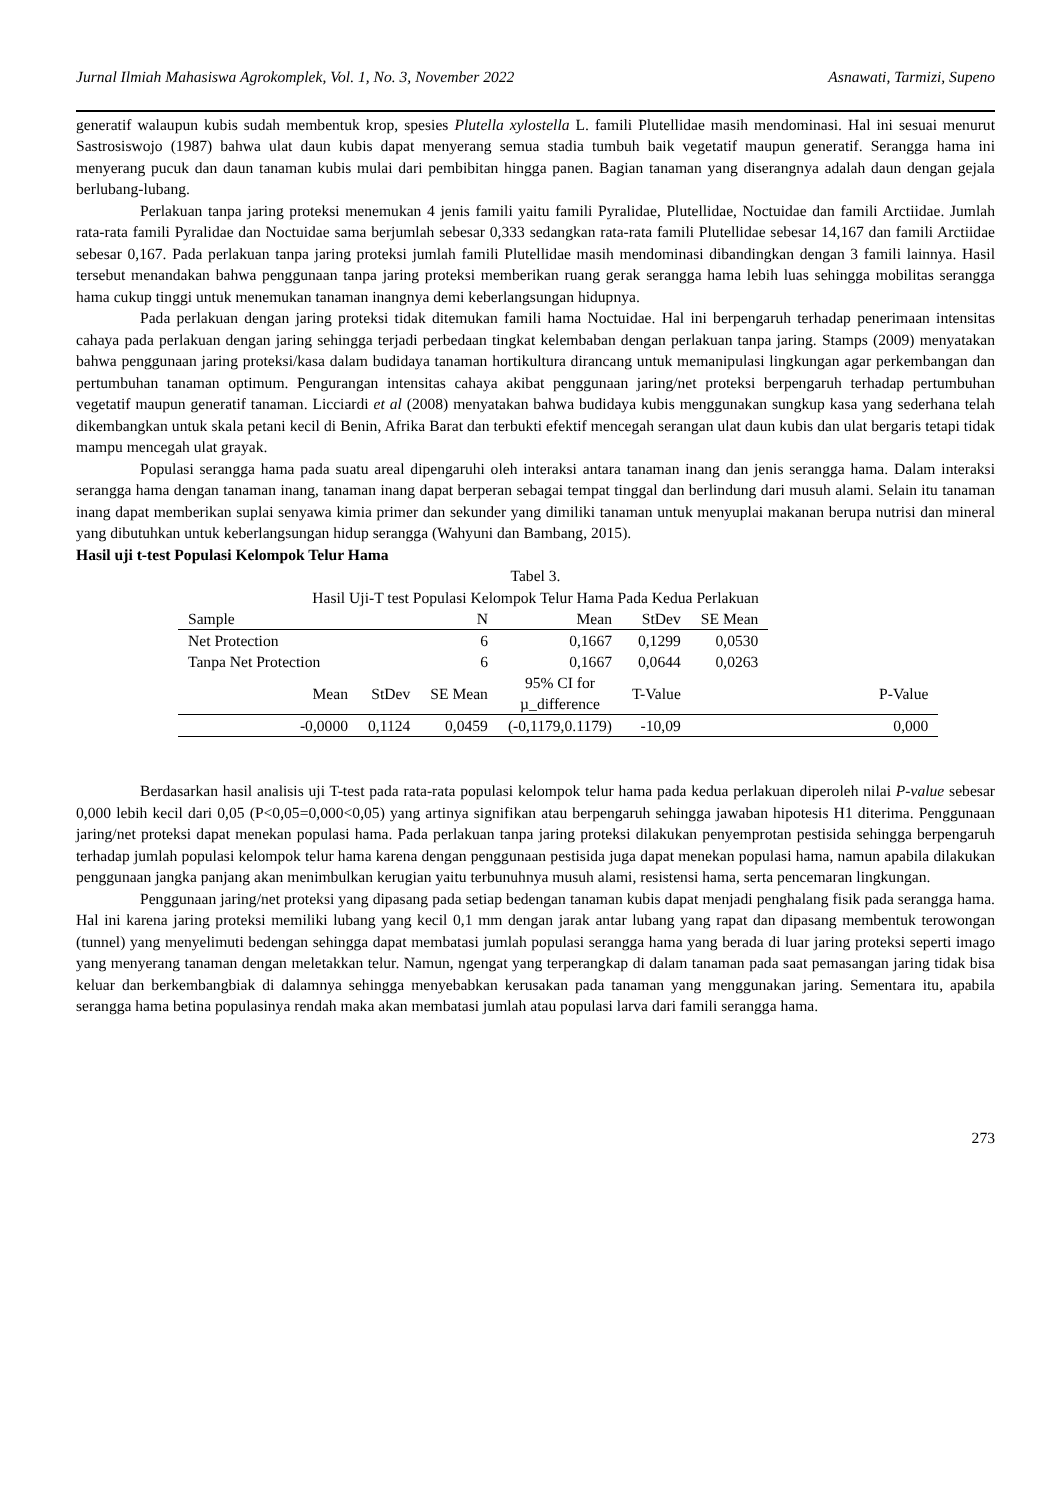Jurnal Ilmiah Mahasiswa Agrokomplek, Vol. 1, No. 3, November 2022 Asnawati, Tarmizi, Supeno
generatif walaupun kubis sudah membentuk krop, spesies Plutella xylostella L. famili Plutellidae masih mendominasi. Hal ini sesuai menurut Sastrosiswojo (1987) bahwa ulat daun kubis dapat menyerang semua stadia tumbuh baik vegetatif maupun generatif. Serangga hama ini menyerang pucuk dan daun tanaman kubis mulai dari pembibitan hingga panen. Bagian tanaman yang diserangnya adalah daun dengan gejala berlubang-lubang.
Perlakuan tanpa jaring proteksi menemukan 4 jenis famili yaitu famili Pyralidae, Plutellidae, Noctuidae dan famili Arctiidae. Jumlah rata-rata famili Pyralidae dan Noctuidae sama berjumlah sebesar 0,333 sedangkan rata-rata famili Plutellidae sebesar 14,167 dan famili Arctiidae sebesar 0,167. Pada perlakuan tanpa jaring proteksi jumlah famili Plutellidae masih mendominasi dibandingkan dengan 3 famili lainnya. Hasil tersebut menandakan bahwa penggunaan tanpa jaring proteksi memberikan ruang gerak serangga hama lebih luas sehingga mobilitas serangga hama cukup tinggi untuk menemukan tanaman inangnya demi keberlangsungan hidupnya.
Pada perlakuan dengan jaring proteksi tidak ditemukan famili hama Noctuidae. Hal ini berpengaruh terhadap penerimaan intensitas cahaya pada perlakuan dengan jaring sehingga terjadi perbedaan tingkat kelembaban dengan perlakuan tanpa jaring. Stamps (2009) menyatakan bahwa penggunaan jaring proteksi/kasa dalam budidaya tanaman hortikultura dirancang untuk memanipulasi lingkungan agar perkembangan dan pertumbuhan tanaman optimum. Pengurangan intensitas cahaya akibat penggunaan jaring/net proteksi berpengaruh terhadap pertumbuhan vegetatif maupun generatif tanaman. Licciardi et al (2008) menyatakan bahwa budidaya kubis menggunakan sungkup kasa yang sederhana telah dikembangkan untuk skala petani kecil di Benin, Afrika Barat dan terbukti efektif mencegah serangan ulat daun kubis dan ulat bergaris tetapi tidak mampu mencegah ulat grayak.
Populasi serangga hama pada suatu areal dipengaruhi oleh interaksi antara tanaman inang dan jenis serangga hama. Dalam interaksi serangga hama dengan tanaman inang, tanaman inang dapat berperan sebagai tempat tinggal dan berlindung dari musuh alami. Selain itu tanaman inang dapat memberikan suplai senyawa kimia primer dan sekunder yang dimiliki tanaman untuk menyuplai makanan berupa nutrisi dan mineral yang dibutuhkan untuk keberlangsungan hidup serangga (Wahyuni dan Bambang, 2015).
Hasil uji t-test Populasi Kelompok Telur Hama
Tabel 3.
Hasil Uji-T test Populasi Kelompok Telur Hama Pada Kedua Perlakuan
| Sample | | N | Mean | StDev | SE Mean | |
| Net Protection | | 6 | 0,1667 | 0,1299 | 0,0530 | |
| Tanpa Net Protection | | 6 | 0,1667 | 0,0644 | 0,0263 | |
| Mean | StDev | SE Mean | 95% CI for µ_difference | T-Value | | P-Value |
| -0,0000 | 0,1124 | 0,0459 | (-0,1179,0.1179) | -10,09 | | 0,000 |
Berdasarkan hasil analisis uji T-test pada rata-rata populasi kelompok telur hama pada kedua perlakuan diperoleh nilai P-value sebesar 0,000 lebih kecil dari 0,05 (P<0,05=0,000<0,05) yang artinya signifikan atau berpengaruh sehingga jawaban hipotesis H1 diterima. Penggunaan jaring/net proteksi dapat menekan populasi hama. Pada perlakuan tanpa jaring proteksi dilakukan penyemprotan pestisida sehingga berpengaruh terhadap jumlah populasi kelompok telur hama karena dengan penggunaan pestisida juga dapat menekan populasi hama, namun apabila dilakukan penggunaan jangka panjang akan menimbulkan kerugian yaitu terbunuhnya musuh alami, resistensi hama, serta pencemaran lingkungan.
Penggunaan jaring/net proteksi yang dipasang pada setiap bedengan tanaman kubis dapat menjadi penghalang fisik pada serangga hama. Hal ini karena jaring proteksi memiliki lubang yang kecil 0,1 mm dengan jarak antar lubang yang rapat dan dipasang membentuk terowongan (tunnel) yang menyelimuti bedengan sehingga dapat membatasi jumlah populasi serangga hama yang berada di luar jaring proteksi seperti imago yang menyerang tanaman dengan meletakkan telur. Namun, ngengat yang terperangkap di dalam tanaman pada saat pemasangan jaring tidak bisa keluar dan berkembangbiak di dalamnya sehingga menyebabkan kerusakan pada tanaman yang menggunakan jaring. Sementara itu, apabila serangga hama betina populasinya rendah maka akan membatasi jumlah atau populasi larva dari famili serangga hama.
273